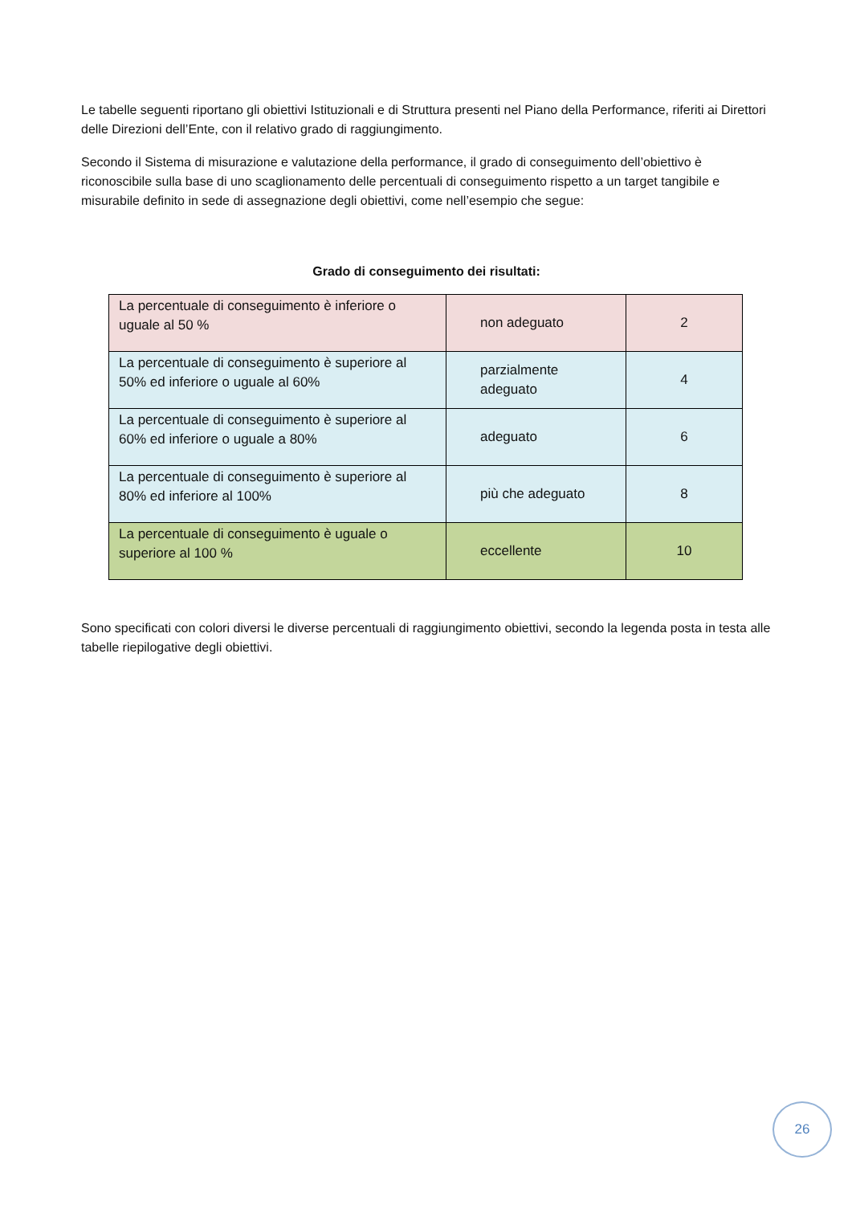Le tabelle seguenti riportano gli obiettivi Istituzionali e di Struttura presenti nel Piano della Performance, riferiti ai Direttori delle Direzioni dell’Ente, con il relativo grado di raggiungimento.
Secondo il Sistema di misurazione e valutazione della performance, il grado di conseguimento dell’obiettivo è riconoscibile sulla base di uno scaglionamento delle percentuali di conseguimento rispetto a un target tangibile e misurabile definito in sede di assegnazione degli obiettivi, come nell’esempio che segue:
Grado di conseguimento dei risultati:
| La percentuale di conseguimento è inferiore o uguale al 50 % | non adeguato | 2 |
| La percentuale di conseguimento è superiore al 50% ed inferiore o uguale al 60% | parzialmente adeguato | 4 |
| La percentuale di conseguimento è superiore al 60% ed inferiore o uguale a 80% | adeguato | 6 |
| La percentuale di conseguimento è superiore al 80% ed inferiore al 100% | più che adeguato | 8 |
| La percentuale di conseguimento è uguale o superiore al 100 % | eccellente | 10 |
Sono specificati con colori diversi le diverse percentuali di raggiungimento obiettivi, secondo la legenda posta in testa alle tabelle riepilogative degli obiettivi.
26